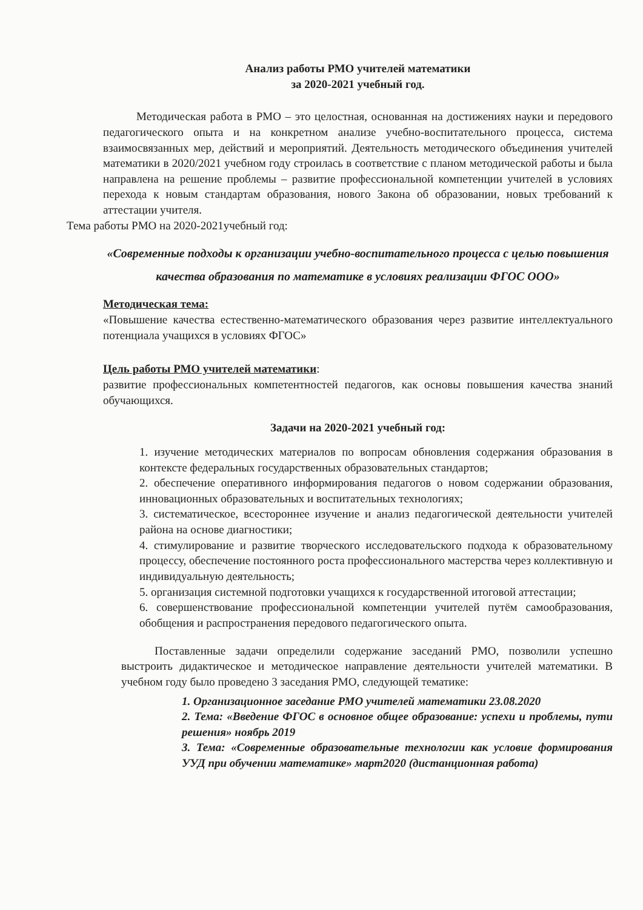Анализ работы РМО учителей математики
за 2020-2021 учебный год.
Методическая работа в РМО – это целостная, основанная на достижениях науки и передового педагогического опыта и на конкретном анализе учебно-воспитательного процесса, система взаимосвязанных мер, действий и мероприятий. Деятельность методического объединения учителей математики в 2020/2021 учебном году строилась в соответствие с планом методической работы и была направлена на решение проблемы – развитие профессиональной компетенции учителей в условиях перехода к новым стандартам образования, нового Закона об образовании, новых требований к аттестации учителя.
Тема работы РМО на 2020-2021учебный год:
«Современные подходы к организации учебно-воспитательного процесса с целью повышения качества образования по математике в условиях реализации ФГОС ООО»
Методическая тема:
«Повышение качества естественно-математического образования через развитие интеллектуального потенциала учащихся в условиях ФГОС»
Цель работы РМО учителей математики:
развитие профессиональных компетентностей педагогов, как основы повышения качества знаний обучающихся.
Задачи на 2020-2021 учебный год:
1. изучение методических материалов по вопросам обновления содержания образования в контексте федеральных государственных образовательных стандартов;
2. обеспечение оперативного информирования педагогов о новом содержании образования, инновационных образовательных и воспитательных технологиях;
3. систематическое, всестороннее изучение и анализ педагогической деятельности учителей района на основе диагностики;
4. стимулирование и развитие творческого исследовательского подхода к образовательному процессу, обеспечение постоянного роста профессионального мастерства через коллективную и индивидуальную деятельность;
5. организация системной подготовки учащихся к государственной итоговой аттестации;
6. совершенствование профессиональной компетенции учителей путём самообразования, обобщения и распространения передового педагогического опыта.
Поставленные задачи определили содержание заседаний РМО, позволили успешно выстроить дидактическое и методическое направление деятельности учителей математики. В учебном году было проведено 3 заседания РМО, следующей тематике:
1. Организационное заседание РМО учителей математики 23.08.2020
2. Тема: «Введение ФГОС в основное общее образование: успехи и проблемы, пути решения» ноябрь 2019
3. Тема: «Современные образовательные технологии как условие формирования УУД при обучении математике» март2020 (дистанционная работа)